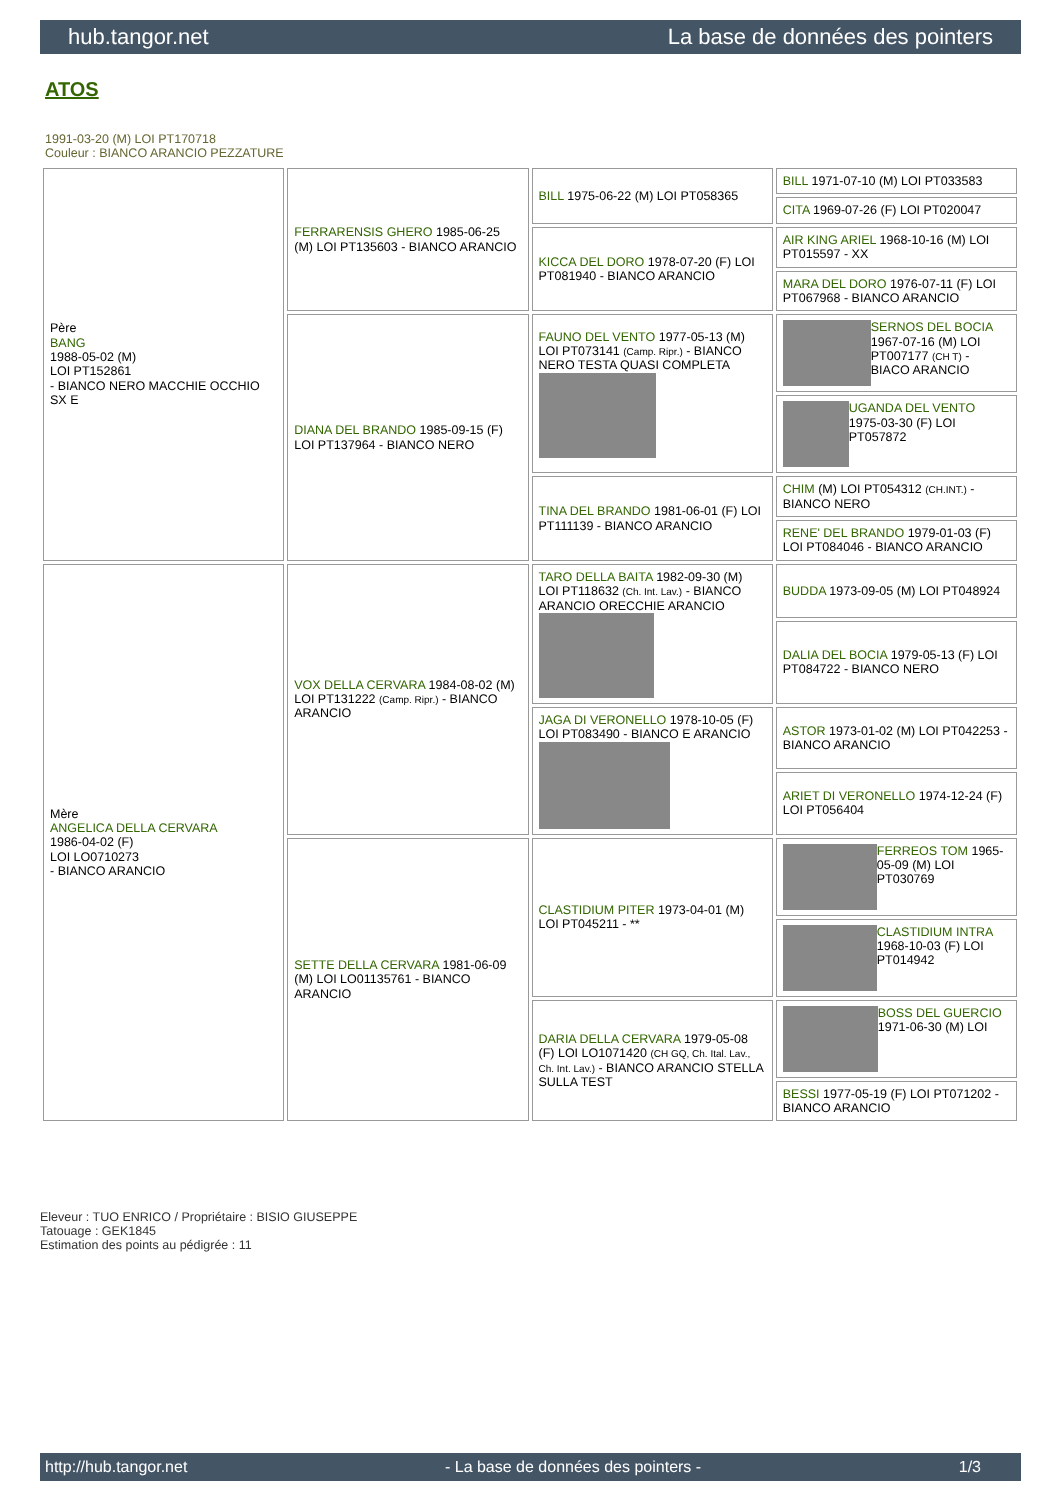hub.tangor.net La base de données des pointers
ATOS
1991-03-20 (M) LOI PT170718
Couleur : BIANCO ARANCIO PEZZATURE
| Père BANG 1988-05-02 (M) LOI PT152861 - BIANCO NERO MACCHIE OCCHIO SX E | FERRARENSIS GHERO 1985-06-25 (M) LOI PT135603 - BIANCO ARANCIO | BILL 1975-06-22 (M) LOI PT058365 | BILL 1971-07-10 (M) LOI PT033583 |
| | | | CITA 1969-07-26 (F) LOI PT020047 |
| | | KICCA DEL DORO 1978-07-20 (F) LOI PT081940 - BIANCO ARANCIO | AIR KING ARIEL 1968-10-16 (M) LOI PT015597 - XX |
| | | | MARA DEL DORO 1976-07-11 (F) LOI PT067968 - BIANCO ARANCIO |
| | DIANA DEL BRANDO 1985-09-15 (F) LOI PT137964 - BIANCO NERO | FAUNO DEL VENTO 1977-05-13 (M) LOI PT073141 (Camp. Ripr.) - BIANCO NERO TESTA QUASI COMPLETA | SERNOS DEL BOCIA 1967-07-16 (M) LOI PT007177 (CH T) - BIACO ARANCIO |
| | | | UGANDA DEL VENTO 1975-03-30 (F) LOI PT057872 |
| | | TINA DEL BRANDO 1981-06-01 (F) LOI PT111139 - BIANCO ARANCIO | CHIM (M) LOI PT054312 (CH.INT.) - BIANCO NERO |
| | | | RENE' DEL BRANDO 1979-01-03 (F) LOI PT084046 - BIANCO ARANCIO |
| Mère ANGELICA DELLA CERVARA 1986-04-02 (F) LOI LO0710273 - BIANCO ARANCIO | VOX DELLA CERVARA 1984-08-02 (M) LOI PT131222 (Camp. Ripr.) - BIANCO ARANCIO | TARO DELLA BAITA 1982-09-30 (M) LOI PT118632 (Ch. Int. Lav.) - BIANCO ARANCIO ORECCHIE ARANCIO | BUDDA 1973-09-05 (M) LOI PT048924 |
| | | | DALIA DEL BOCIA 1979-05-13 (F) LOI PT084722 - BIANCO NERO |
| | | JAGA DI VERONELLO 1978-10-05 (F) LOI PT083490 - BIANCO E ARANCIO | ASTOR 1973-01-02 (M) LOI PT042253 - BIANCO ARANCIO |
| | | | ARIET DI VERONELLO 1974-12-24 (F) LOI PT056404 |
| | SETTE DELLA CERVARA 1981-06-09 (M) LOI LO01135761 - BIANCO ARANCIO | CLASTIDIUM PITER 1973-04-01 (M) LOI PT045211 - ** | FERREOS TOM 1965-05-09 (M) LOI PT030769 |
| | | | CLASTIDIUM INTRA 1968-10-03 (F) LOI PT014942 |
| | | DARIA DELLA CERVARA 1979-05-08 (F) LOI LO1071420 (CH GQ, Ch. Ital. Lav., Ch. Int. Lav.) - BIANCO ARANCIO STELLA SULLA TEST | BOSS DEL GUERCIO 1971-06-30 (M) LOI |
| | | | BESSI 1977-05-19 (F) LOI PT071202 - BIANCO ARANCIO |
Eleveur : TUO ENRICO / Propriétaire : BISIO GIUSEPPE
Tatouage : GEK1845
Estimation des points au pédigrée : 11
http://hub.tangor.net - La base de données des pointers - 1/3